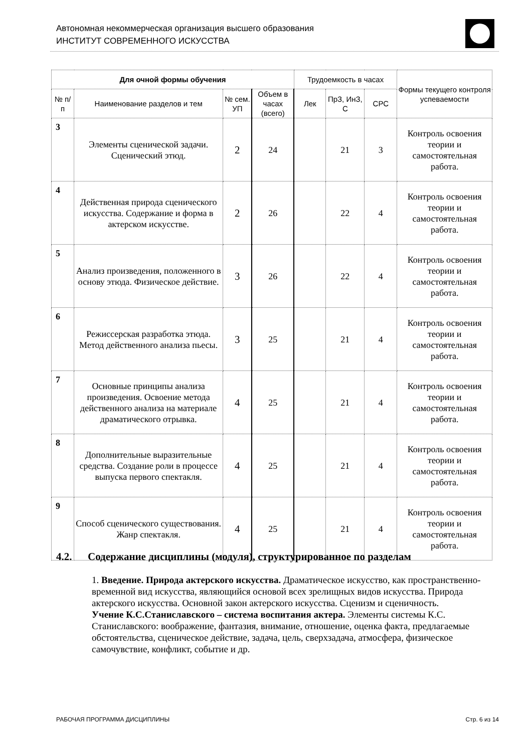Автономная некоммерческая организация высшего образования
ИНСТИТУТ СОВРЕМЕННОГО ИСКУССТВА
| Для очной формы обучения | | | | Трудоемкость в часах | | | Формы текущего контроля успеваемости |
| --- | --- | --- | --- | --- | --- | --- | --- |
| № п/п | Наименование разделов и тем | № сем. УП | Объем в часах (всего) | Лек | ПрЗ, ИнЗ, С | СРС | |
| 3 | Элементы сценической задачи. Сценический этюд. | 2 | 24 | | 21 | 3 | Контроль освоения теории и самостоятельная работа. |
| 4 | Действенная природа сценического искусства. Содержание и форма в актерском искусстве. | 2 | 26 | | 22 | 4 | Контроль освоения теории и самостоятельная работа. |
| 5 | Анализ произведения, положенного в основу этюда. Физическое действие. | 3 | 26 | | 22 | 4 | Контроль освоения теории и самостоятельная работа. |
| 6 | Режиссерская разработка этюда. Метод действенного анализа пьесы. | 3 | 25 | | 21 | 4 | Контроль освоения теории и самостоятельная работа. |
| 7 | Основные принципы анализа произведения. Освоение метода действенного анализа на материале драматического отрывка. | 4 | 25 | | 21 | 4 | Контроль освоения теории и самостоятельная работа. |
| 8 | Дополнительные выразительные средства. Создание роли в процессе выпуска первого спектакля. | 4 | 25 | | 21 | 4 | Контроль освоения теории и самостоятельная работа. |
| 9 | Способ сценического существования. Жанр спектакля. | 4 | 25 | | 21 | 4 | Контроль освоения теории и самостоятельная работа. |
4.2. Содержание дисциплины (модуля), структурированное по разделам
1. Введение. Природа актерского искусства. Драматическое искусство, как пространственно-временной вид искусства, являющийся основой всех зрелищных видов искусства. Природа актерского искусства. Основной закон актерского искусства. Сценизм и сценичность.
Учение К.С.Станиславского – система воспитания актера. Элементы системы К.С. Станиславского: воображение, фантазия, внимание, отношение, оценка факта, предлагаемые обстоятельства, сценическое действие, задача, цель, сверхзадача, атмосфера, физическое самочувствие, конфликт, событие и др.
РАБОЧАЯ ПРОГРАММА ДИСЦИПЛИНЫ Стр. 6 из 14